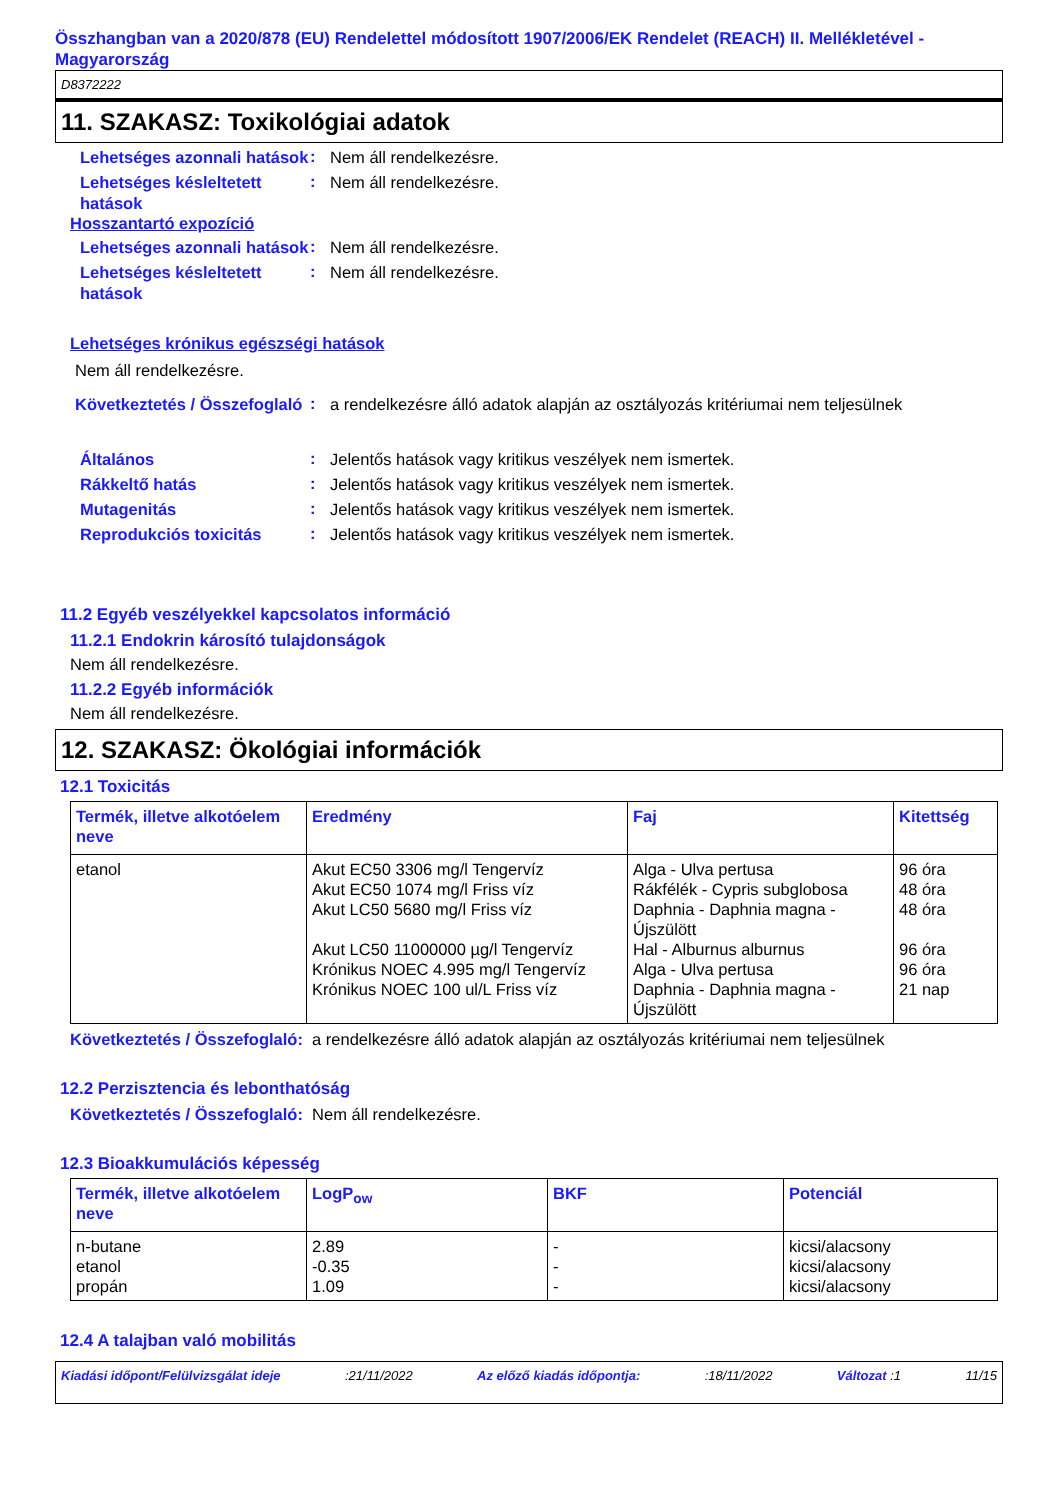Összhangban van a 2020/878 (EU) Rendelettel módosított 1907/2006/EK Rendelet (REACH) II. Mellékletével - Magyarország
D8372222
11. SZAKASZ: Toxikológiai adatok
Lehetséges azonnali hatások
:
Nem áll rendelkezésre.
Lehetséges késleltetett hatások
:
Nem áll rendelkezésre.
Hosszantartó expozíció
Lehetséges azonnali hatások
:
Nem áll rendelkezésre.
Lehetséges késleltetett hatások
:
Nem áll rendelkezésre.
Lehetséges krónikus egészségi hatások
Nem áll rendelkezésre.
Következtetés / Összefoglaló
:
a rendelkezésre álló adatok alapján az osztályozás kritériumai nem teljesülnek
Általános
:
Jelentős hatások vagy kritikus veszélyek nem ismertek.
Rákkeltő hatás
:
Jelentős hatások vagy kritikus veszélyek nem ismertek.
Mutagenitás
:
Jelentős hatások vagy kritikus veszélyek nem ismertek.
Reprodukciós toxicitás
:
Jelentős hatások vagy kritikus veszélyek nem ismertek.
11.2 Egyéb veszélyekkel kapcsolatos információ
11.2.1 Endokrin károsító tulajdonságok
Nem áll rendelkezésre.
11.2.2 Egyéb információk
Nem áll rendelkezésre.
12. SZAKASZ: Ökológiai információk
12.1 Toxicitás
| Termék, illetve alkotóelem neve | Eredmény | Faj | Kitettség |
| --- | --- | --- | --- |
| etanol | Akut EC50 3306 mg/l Tengervíz Akut EC50 1074 mg/l Friss víz Akut LC50 5680 mg/l Friss víz Akut LC50 11000000 µg/l Tengervíz Krónikus NOEC 4.995 mg/l Tengervíz Krónikus NOEC 100 ul/L Friss víz | Alga - Ulva pertusa Rákfélék - Cypris subglobosa Daphnia - Daphnia magna - Újszülött Hal - Alburnus alburnus Alga - Ulva pertusa Daphnia - Daphnia magna - Újszülött | 96 óra 48 óra 48 óra 96 óra 96 óra 21 nap |
Következtetés / Összefoglaló: a rendelkezésre álló adatok alapján az osztályozás kritériumai nem teljesülnek
12.2 Perzisztencia és lebonthatóság
Következtetés / Összefoglaló: Nem áll rendelkezésre.
12.3 Bioakkumulációs képesség
| Termék, illetve alkotóelem neve | LogP<sub>ow</sub> | BKF | Potenciál |
| --- | --- | --- | --- |
| n-butane etanol propán | 2.89 -0.35 1.09 | - - - | kicsi/alacsony kicsi/alacsony kicsi/alacsony |
12.4 A talajban való mobilitás
Kiadási időpont/Felülvizsgálat ideje:21/11/2022 Az előző kiadás időpontja::18/11/2022 Változat :1 11/15